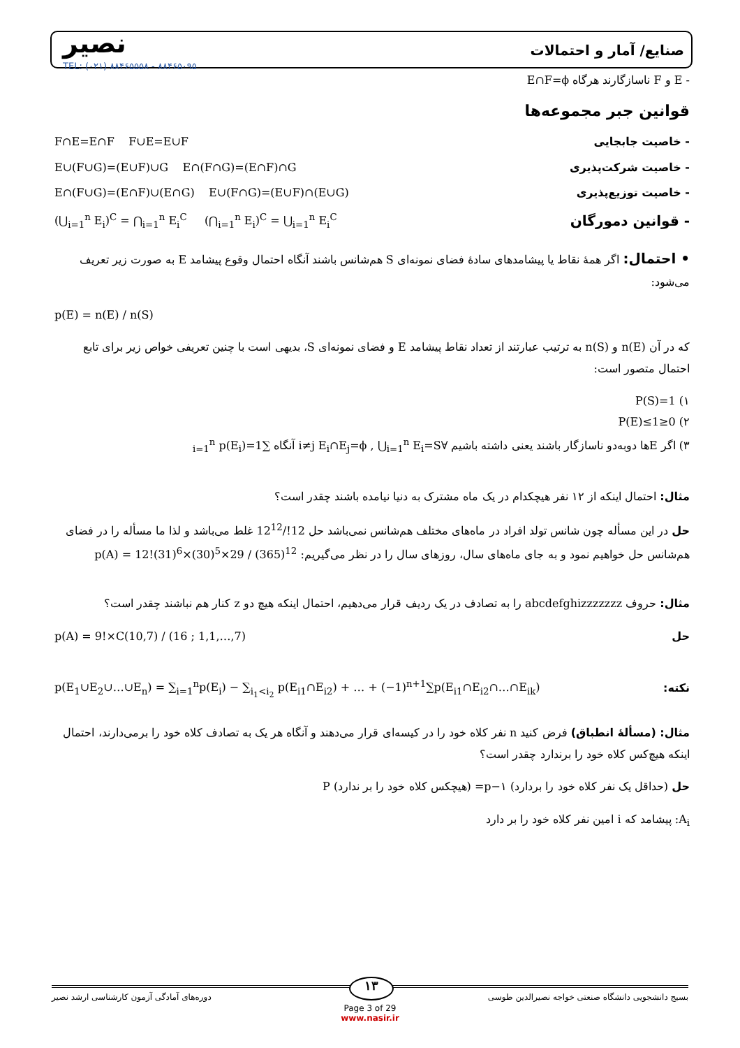نصیر
TEL: (۰۲۱) ۸۸۴۶۵۵۵۸ - ۸۸۴۶۵۰۹۵
صنایع/ آمار و احتمالات
- E و F ناسازگارند هرگاه E∩F=ϕ
قوانین جبر مجموعه‌ها
- خاصیت جابجایی F∩E=E∩F F∪E=E∪F
- خاصیت شرکت‌پذیری E∪(F∪G)=(E∪F)∪G E∩(F∩G)=(E∩F)∩G
- خاصیت توزیع‌پذیری E∩(F∪G)=(E∩F)∪(E∩G) E∪(F∩G)=(E∪F)∩(E∪G)
- قوانین دمورگان (⋃<sub>i=1</sub><sup>n</sup> E<sub>i</sub>)<sup>C</sup> = ⋂<sub>i=1</sub><sup>n</sup> E<sub>i</sub><sup>C</sup> (⋂<sub>i=1</sub><sup>n</sup> E<sub>i</sub>)<sup>C</sup> = ⋃<sub>i=1</sub><sup>n</sup> E<sub>i</sub><sup>C</sup>
• احتمال: اگر همهٔ نقاط یا پیشامدهای سادهٔ فضای نمونه‌ای S هم‌شانس باشند آنگاه احتمال وقوع پیشامد E به صورت زیر تعریف می‌شود:
p(E) = n(E) / n(S)
که در آن n(E) و n(S) به ترتیب عبارتند از تعداد نقاط پیشامد E و فضای نمونه‌ای S، بدیهی است با چنین تعریفی خواص زیر برای تابع احتمال متصور است:
۱) P(S)=1
۲) 0≤P(E)≤1
۳) اگر Eها دوبه‌دو ناسازگار باشند یعنی داشته باشیم ∀i≠j E<sub>i</sub>∩E<sub>j</sub>=ϕ , ⋃<sub>i=1</sub><sup>n</sup> E<sub>i</sub>=S آنگاه ∑<sub>i=1</sub><sup>n</sup> p(E<sub>i</sub>)=1
مثال: احتمال اینکه از ۱۲ نفر هیچکدام در یک ماه مشترک به دنیا نیامده باشند چقدر است؟
حل در این مسأله چون شانس تولد افراد در ماه‌های مختلف هم‌شانس نمی‌باشد حل 12!/12<sup>12</sup> غلط می‌باشد و لذا ما مسأله را در فضای هم‌شانس حل خواهیم نمود و به جای ماه‌های سال، روزهای سال را در نظر می‌گیریم: p(A) = 12!(31)<sup>6</sup>×(30)<sup>5</sup>×29 / (365)<sup>12</sup>
مثال: حروف abcdefghizzzzzzz را به تصادف در یک ردیف قرار می‌دهیم، احتمال اینکه هیچ دو z کنار هم نباشند چقدر است؟
حل p(A) = 9!×C(10,7) / (16 ; 1,1,…,7)
نکته: p(E<sub>1</sub>∪E<sub>2</sub>∪…∪E<sub>n</sub>) = ∑<sub>i=1</sub><sup>n</sup>p(E<sub>i</sub>) − ∑<sub>i<sub>1</sub><i<sub>2</sub></sub> p(E<sub>i1</sub>∩E<sub>i2</sub>) + … + (−1)<sup>n+1</sup>∑p(E<sub>i1</sub>∩E<sub>i2</sub>∩…∩E<sub>ik</sub>)
مثال: (مسألهٔ انطباق) فرض کنید n نفر کلاه خود را در کیسه‌ای قرار می‌دهند و آنگاه هر یک به تصادف کلاه خود را برمی‌دارند، احتمال اینکه هیچ‌کس کلاه خود را برندارد چقدر است؟
حل (حداقل یک نفر کلاه خود را بردارد) p−۱= (هیچکس کلاه خود را بر ندارد) P
A<sub>i</sub>: پیشامد که i امین نفر کلاه خود را بر دارد
بسیج دانشجویی دانشگاه صنعتی خواجه نصیرالدین طوسی دوره‌های آمادگی آزمون کارشناسی ارشد نصیر ۱۳
Page 3 of 29
www.nasir.ir